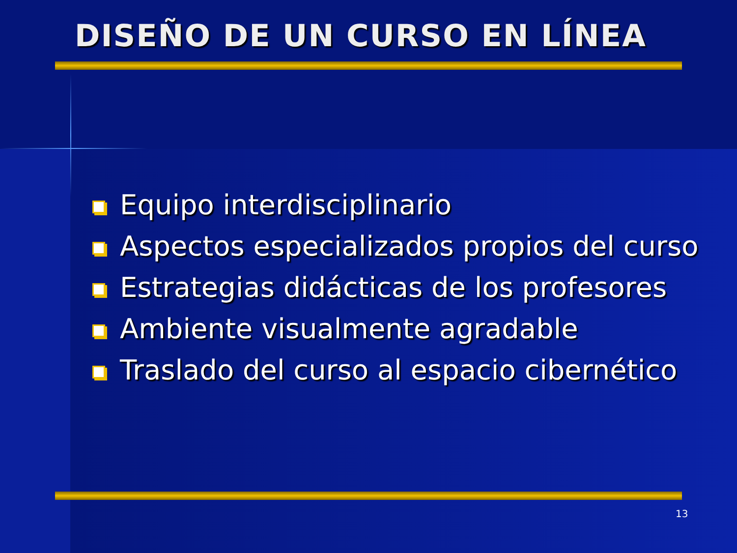DISEÑO DE UN CURSO EN LÍNEA
Equipo interdisciplinario
Aspectos especializados propios del curso
Estrategias didácticas de los profesores
Ambiente visualmente agradable
Traslado del curso al espacio cibernético
13